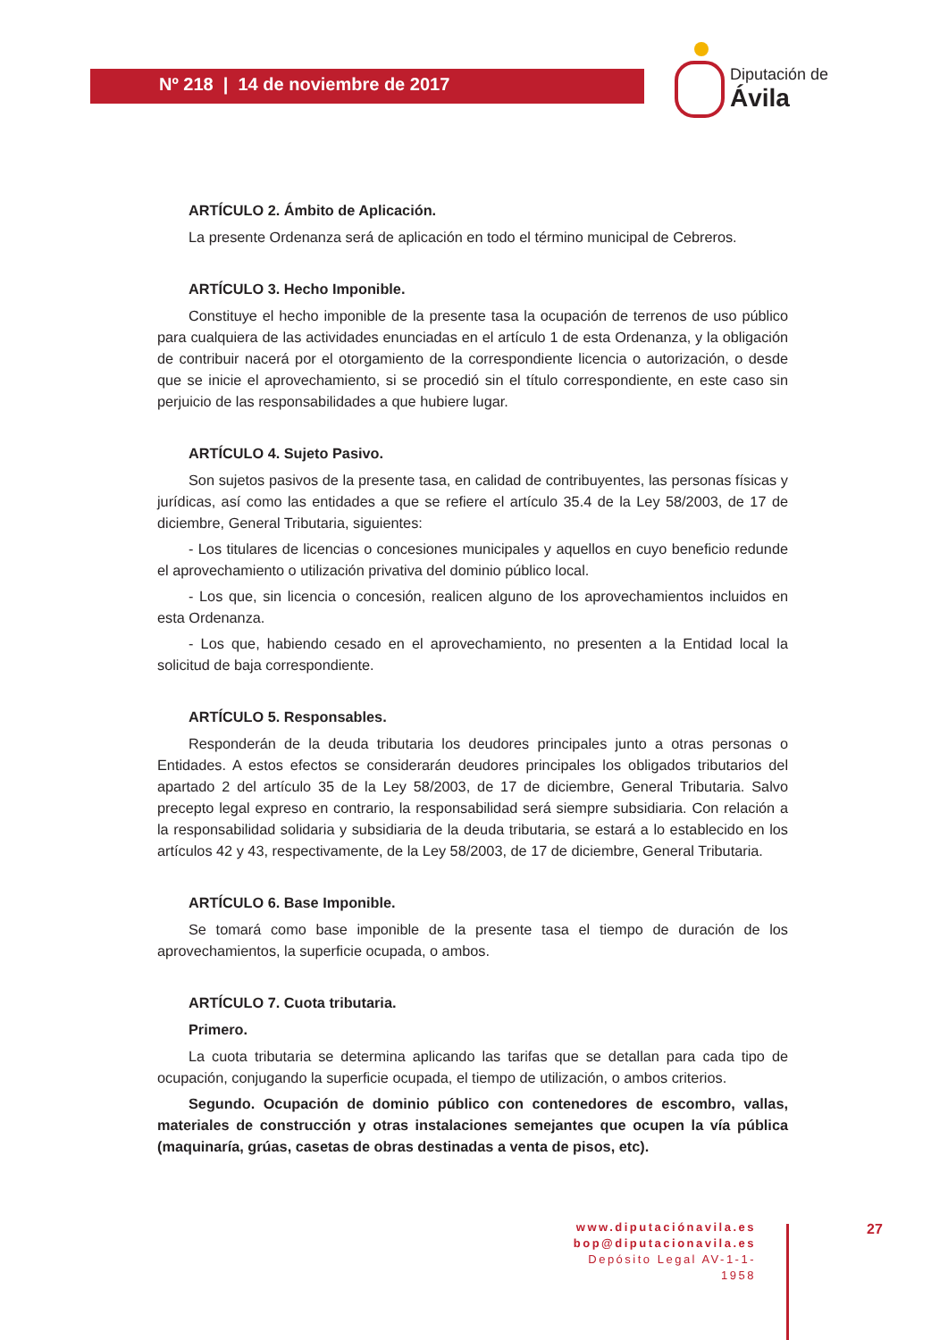Nº 218 | 14 de noviembre de 2017
Diputación de Ávila
ARTÍCULO 2. Ámbito de Aplicación.
La presente Ordenanza será de aplicación en todo el término municipal de Cebreros.
ARTÍCULO 3. Hecho Imponible.
Constituye el hecho imponible de la presente tasa la ocupación de terrenos de uso público para cualquiera de las actividades enunciadas en el artículo 1 de esta Ordenanza, y la obligación de contribuir nacerá por el otorgamiento de la correspondiente licencia o autorización, o desde que se inicie el aprovechamiento, si se procedió sin el título correspondiente, en este caso sin perjuicio de las responsabilidades a que hubiere lugar.
ARTÍCULO 4. Sujeto Pasivo.
Son sujetos pasivos de la presente tasa, en calidad de contribuyentes, las personas físicas y jurídicas, así como las entidades a que se refiere el artículo 35.4 de la Ley 58/2003, de 17 de diciembre, General Tributaria, siguientes:
- Los titulares de licencias o concesiones municipales y aquellos en cuyo beneficio redunde el aprovechamiento o utilización privativa del dominio público local.
- Los que, sin licencia o concesión, realicen alguno de los aprovechamientos incluidos en esta Ordenanza.
- Los que, habiendo cesado en el aprovechamiento, no presenten a la Entidad local la solicitud de baja correspondiente.
ARTÍCULO 5. Responsables.
Responderán de la deuda tributaria los deudores principales junto a otras personas o Entidades. A estos efectos se considerarán deudores principales los obligados tributarios del apartado 2 del artículo 35 de la Ley 58/2003, de 17 de diciembre, General Tributaria. Salvo precepto legal expreso en contrario, la responsabilidad será siempre subsidiaria. Con relación a la responsabilidad solidaria y subsidiaria de la deuda tributaria, se estará a lo establecido en los artículos 42 y 43, respectivamente, de la Ley 58/2003, de 17 de diciembre, General Tributaria.
ARTÍCULO 6. Base Imponible.
Se tomará como base imponible de la presente tasa el tiempo de duración de los aprovechamientos, la superficie ocupada, o ambos.
ARTÍCULO 7. Cuota tributaria.
Primero.
La cuota tributaria se determina aplicando las tarifas que se detallan para cada tipo de ocupación, conjugando la superficie ocupada, el tiempo de utilización, o ambos criterios.
Segundo. Ocupación de dominio público con contenedores de escombro, vallas, materiales de construcción y otras instalaciones semejantes que ocupen la vía pública (maquinaría, grúas, casetas de obras destinadas a venta de pisos, etc).
www.diputaciónavila.es
bop@diputacionavila.es
Depósito Legal AV-1-1-1958
27